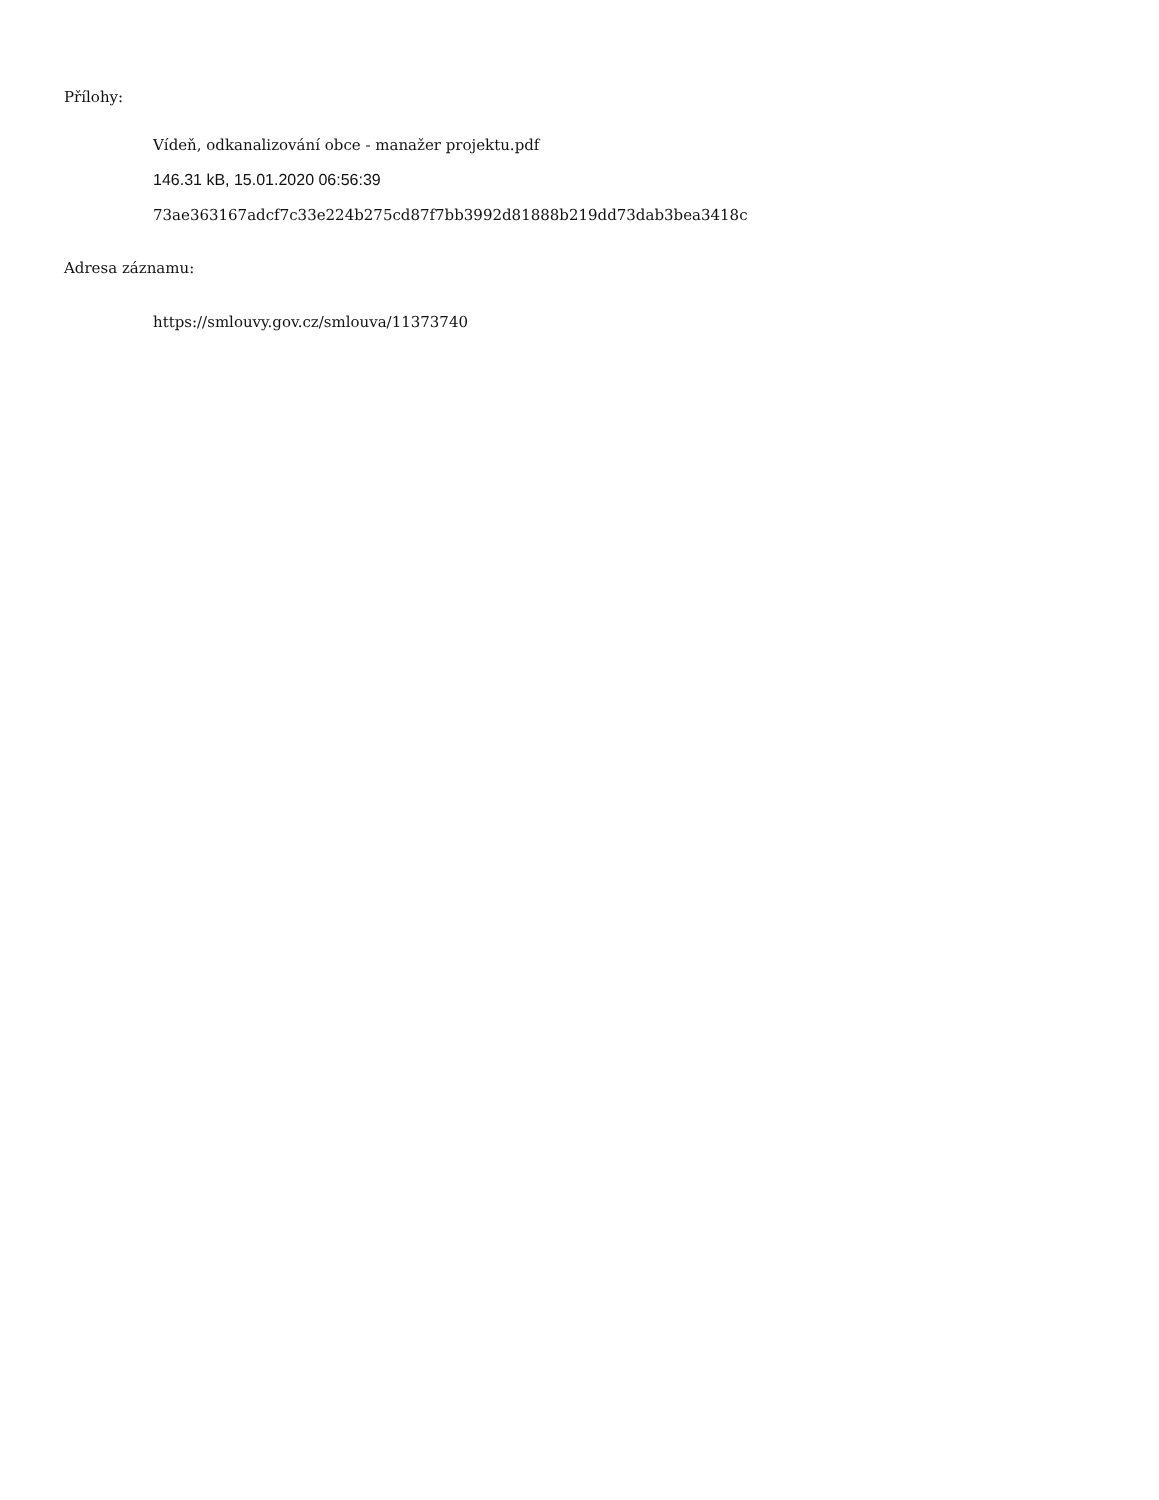Přílohy:
Vídeň, odkanalizování obce - manažer projektu.pdf
146.31 kB, 15.01.2020 06:56:39
73ae363167adcf7c33e224b275cd87f7bb3992d81888b219dd73dab3bea3418c
Adresa záznamu:
https://smlouvy.gov.cz/smlouva/11373740